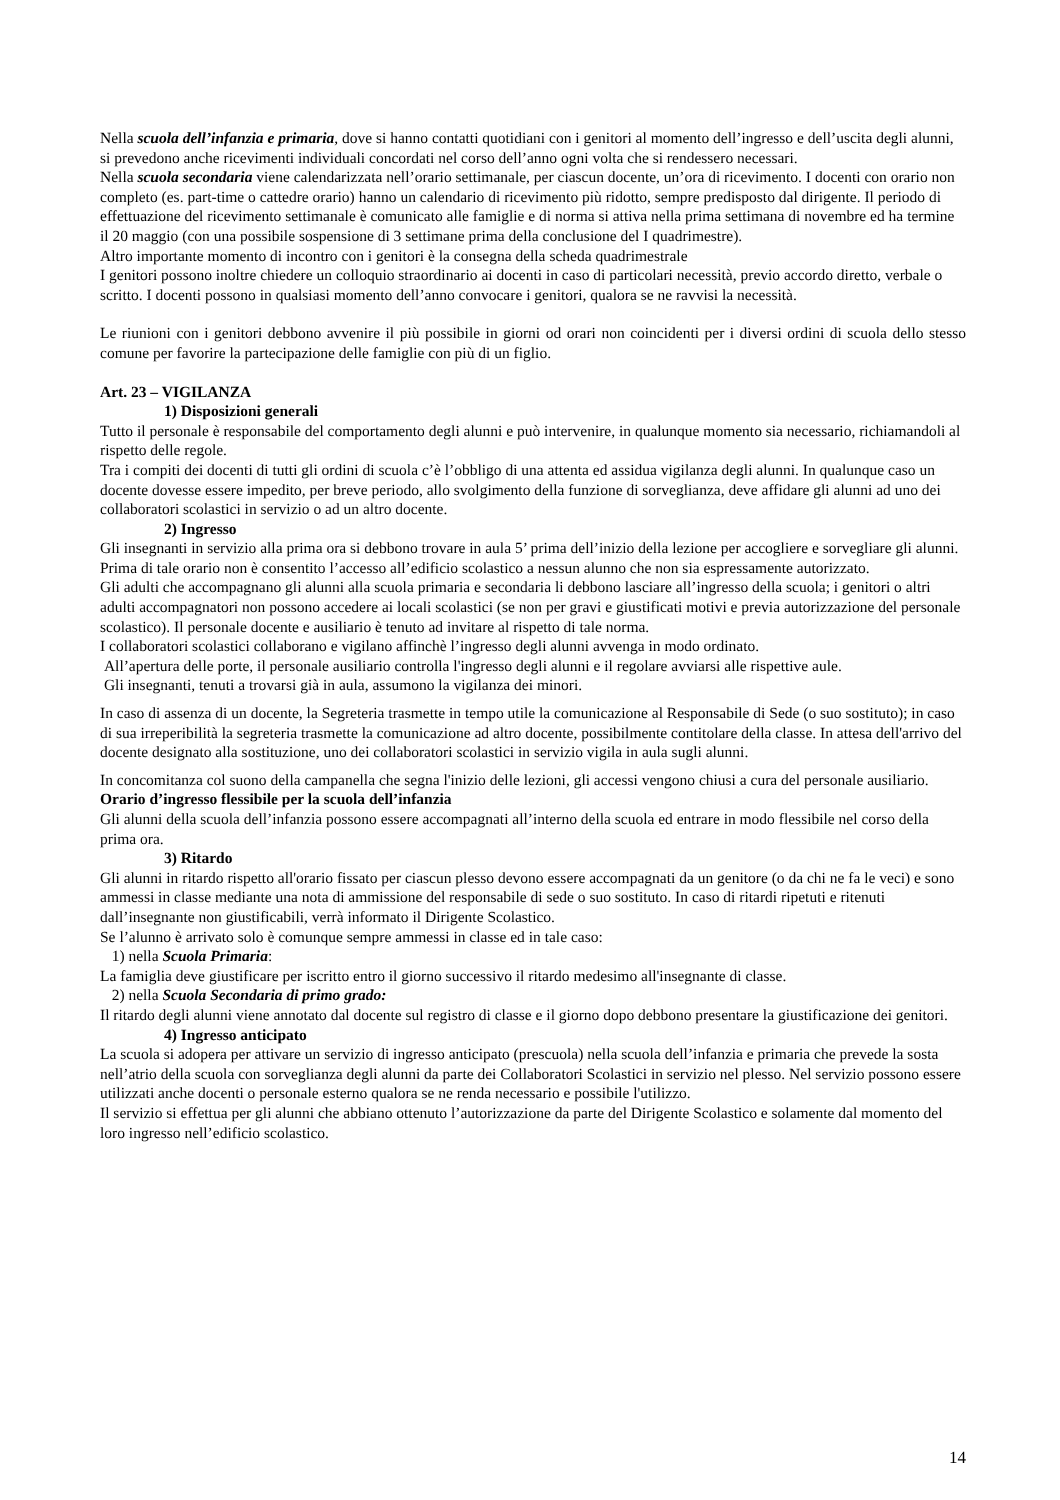Nella scuola dell’infanzia e primaria, dove si hanno contatti quotidiani con i genitori al momento dell’ingresso e dell’uscita degli alunni, si prevedono anche ricevimenti individuali concordati nel corso dell’anno ogni volta che si rendessero necessari.
Nella scuola secondaria viene calendarizzata nell’orario settimanale, per ciascun docente, un’ora di ricevimento. I docenti con orario non completo (es. part-time o cattedre orario) hanno un calendario di ricevimento più ridotto, sempre predisposto dal dirigente. Il periodo di effettuazione del ricevimento settimanale è comunicato alle famiglie e di norma si attiva nella prima settimana di novembre ed ha termine il 20 maggio (con una possibile sospensione di 3 settimane prima della conclusione del I quadrimestre).
Altro importante momento di incontro con i genitori è la consegna della scheda quadrimestrale
I genitori possono inoltre chiedere un colloquio straordinario ai docenti in caso di particolari necessità, previo accordo diretto, verbale o scritto. I docenti possono in qualsiasi momento dell’anno convocare i genitori, qualora se ne ravvisi la necessità.
Le riunioni con i genitori debbono avvenire il più possibile in giorni od orari non coincidenti per i diversi ordini di scuola dello stesso comune per favorire la partecipazione delle famiglie con più di un figlio.
Art. 23 – VIGILANZA
1) Disposizioni generali
Tutto il personale è responsabile del comportamento degli alunni e può intervenire, in qualunque momento sia necessario, richiamandoli al rispetto delle regole.
Tra i compiti dei docenti di tutti gli ordini di scuola c’è l’obbligo di una attenta ed assidua vigilanza degli alunni. In qualunque caso un docente dovesse essere impedito, per breve periodo, allo svolgimento della funzione di sorveglianza, deve affidare gli alunni ad uno dei collaboratori scolastici in servizio o ad un altro docente.
2) Ingresso
Gli insegnanti in servizio alla prima ora si debbono trovare in aula 5’ prima dell’inizio della lezione per accogliere e sorvegliare gli alunni.
Prima di tale orario non è consentito l’accesso all’edificio scolastico a nessun alunno che non sia espressamente autorizzato.
Gli adulti che accompagnano gli alunni alla scuola primaria e secondaria li debbono lasciare all’ingresso della scuola; i genitori o altri adulti accompagnatori non possono accedere ai locali scolastici (se non per gravi e giustificati motivi e previa autorizzazione del personale scolastico). Il personale docente e ausiliario è tenuto ad invitare al rispetto di tale norma.
I collaboratori scolastici collaborano e vigilano affinchè l’ingresso degli alunni avvenga in modo ordinato.
All’apertura delle porte, il personale ausiliario controlla l'ingresso degli alunni e il regolare avviarsi alle rispettive aule.
Gli insegnanti, tenuti a trovarsi già in aula, assumono la vigilanza dei minori.
In caso di assenza di un docente, la Segreteria trasmette in tempo utile la comunicazione al Responsabile di Sede (o suo sostituto); in caso di sua irreperibilità la segreteria trasmette la comunicazione ad altro docente, possibilmente contitolare della classe. In attesa dell'arrivo del docente designato alla sostituzione, uno dei collaboratori scolastici in servizio vigila in aula sugli alunni.
In concomitanza col suono della campanella che segna l'inizio delle lezioni, gli accessi vengono chiusi a cura del personale ausiliario.
Orario d’ingresso flessibile per la scuola dell’infanzia
Gli alunni della scuola dell’infanzia possono essere accompagnati all’interno della scuola ed entrare in modo flessibile nel corso della prima ora.
3) Ritardo
Gli alunni in ritardo rispetto all'orario fissato per ciascun plesso devono essere accompagnati da un genitore (o da chi ne fa le veci) e sono ammessi in classe mediante una nota di ammissione del responsabile di sede o suo sostituto. In caso di ritardi ripetuti e ritenuti dall’insegnante non giustificabili, verrà informato il Dirigente Scolastico.
Se l’alunno è arrivato solo è comunque sempre ammessi in classe ed in tale caso:
1) nella Scuola Primaria:
La famiglia deve giustificare per iscritto entro il giorno successivo il ritardo medesimo all'insegnante di classe.
2) nella Scuola Secondaria di primo grado:
Il ritardo degli alunni viene annotato dal docente sul registro di classe e il giorno dopo debbono presentare la giustificazione dei genitori.
4) Ingresso anticipato
La scuola si adopera per attivare un servizio di ingresso anticipato (prescuola) nella scuola dell’infanzia e primaria che prevede la sosta nell’atrio della scuola con sorveglianza degli alunni da parte dei Collaboratori Scolastici in servizio nel plesso. Nel servizio possono essere utilizzati anche docenti o personale esterno qualora se ne renda necessario e possibile l'utilizzo.
Il servizio si effettua per gli alunni che abbiano ottenuto l’autorizzazione da parte del Dirigente Scolastico e solamente dal momento del loro ingresso nell’edificio scolastico.
14